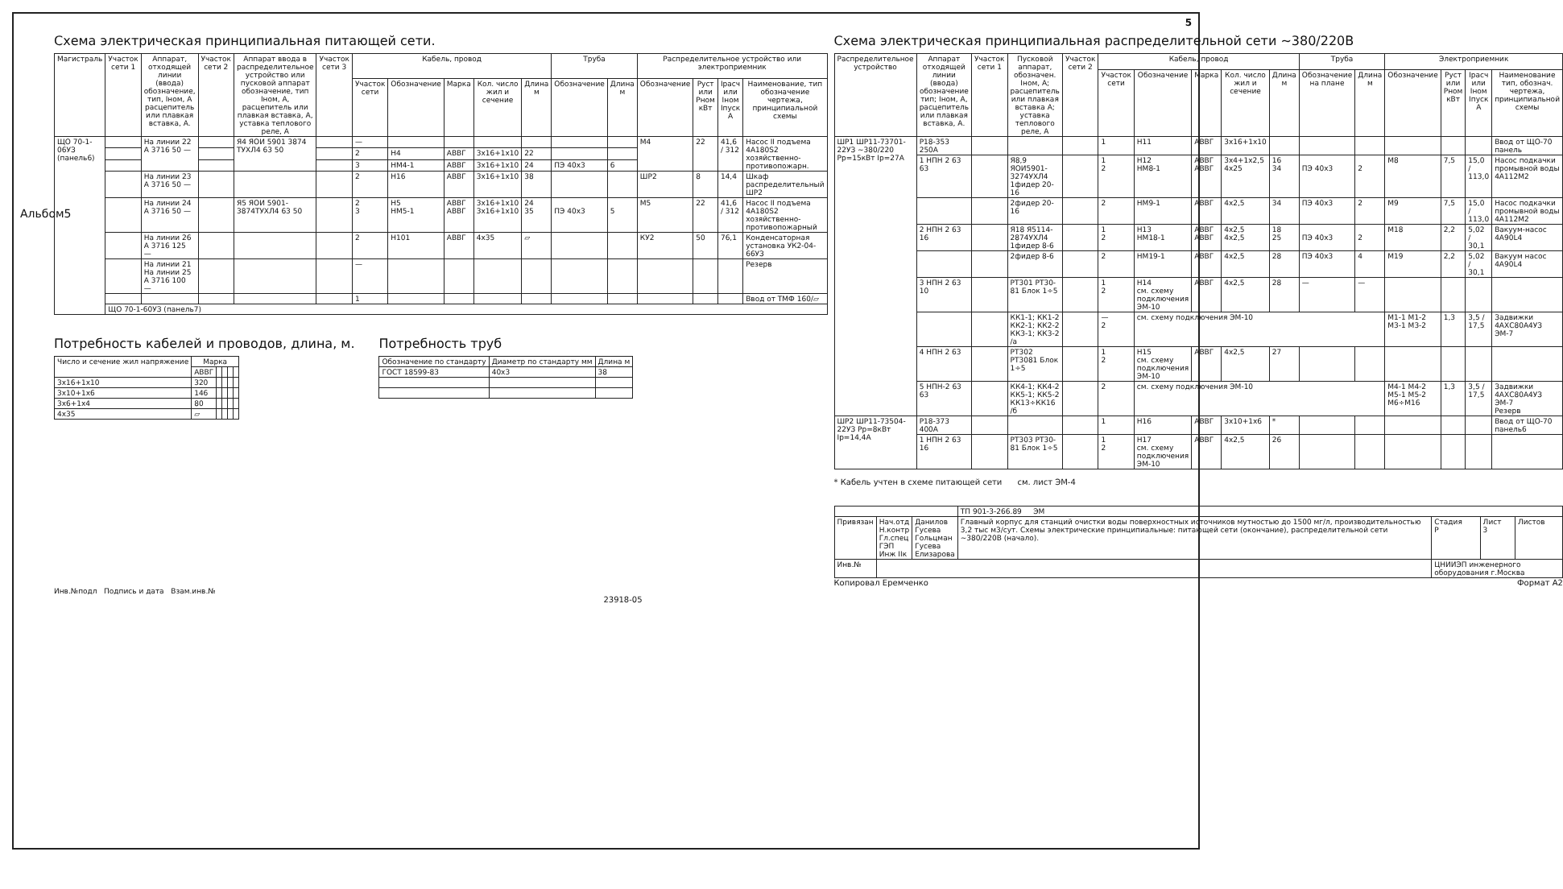5
Альбом5
Схема электрическая принципиальная питающей сети.
| Магистраль | Участок сети 1 | Аппарат, отходящей линии (ввода) обозначение, тип, Iном, А расцепитель или плавкая вставка, А. | Участок сети 2 | Аппарат ввода в распределительное устройство или пусковой аппарат обозначение, тип Iном, А, расцепитель или плавкая вставка, А, уставка теплового реле, А | Участок сети 3 | Кабель, провод | | | | | Труба | | Распределительное устройство или электроприемник | | | |
| --- | --- | --- | --- | --- | --- | --- | --- | --- | --- | --- | --- | --- | --- | --- | --- | --- |
| | | | | | | Участок сети | Обозначение | Марка | Кол. число жил и сечение | Длина м | Обозначение | Длина м | Обозначение | Руст или Рном кВт | Iрасч или Iном Iпуск А | Наименование, тип обозначение чертежа, принципиальной схемы |
| ЩО 70-1-06УЗ (панель6) | | На линии 22 А 3716 50 — | | Я4 ЯОИ 5901 3874 ТУХЛ4 63 50 | | — | | | | | | | М4 | 22 | 41,6 / 312 | Насос II подъема 4А180S2 хозяйственно-противопожарн. |
| | | | | | | 2 | Н4 | АВВГ | 3х16+1х10 | 22 | | | | | | |
| | | | | | | 3 | НМ4-1 | АВВГ | 3х16+1х10 | 24 | ПЭ 40х3 | 6 | | | | |
| | | На линии 23 А 3716 50 — | | | | 2 | Н16 | АВВГ | 3х16+1х10 | 38 | | | ШР2 | 8 | 14,4 | Шкаф распределительный ШР2 |
| | | На линии 24 А 3716 50 — | | Я5 ЯОИ 5901-3874ТУХЛ4 63 50 | | 2 3 | Н5 НМ5-1 | АВВГ АВВГ | 3х16+1х10 3х16+1х10 | 24 35 | ПЭ 40х3 | 5 | М5 | 22 | 41,6 / 312 | Насос II подъема 4А180S2 хозяйственно-противопожарный |
| | | На линии 26 А 3716 125 — | | | | 2 | Н101 | АВВГ | 4х35 | ▱ | | | КУ2 | 50 | 76,1 | Конденсаторная установка УК2-04-66УЗ |
| | | На линии 21 На линии 25 А 3716 100 — | | | | — | | | | | | | | | | Резерв |
| | | | | | | 1 | | | | | | | | | | Ввод от ТМФ 160/▱ |
| | ЩО 70-1-60УЗ (панель7) | | | | | | | | | | | | | | | |
Потребность кабелей и проводов, длина, м.
| Число и сечение жил напряжение | Марка | | | | |
| --- | --- | --- | --- | --- | --- |
| | АВВГ | | | | |
| 3х16+1х10 | 320 | | | | |
| 3х10+1х6 | 146 | | | | |
| 3х6+1х4 | 80 | | | | |
| 4х35 | ▱ | | | | |
Потребность труб
| Обозначение по стандарту | Диаметр по стандарту мм | Длина м |
| --- | --- | --- |
| ГОСТ 18599-83 | 40х3 | 38 |
Схема электрическая принципиальная распределительной сети ~380/220В
| Распределительное устройство | Аппарат отходящей линии (ввода) обозначение тип; Iном, А, расцепитель или плавкая вставка, А. | Участок сети 1 | Пусковой аппарат, обозначен. Iном, А; расцепитель или плавкая вставка А; уставка теплового реле, А | Участок сети 2 | Кабель, провод | | | | | Труба | | Электроприемник | | | |
| --- | --- | --- | --- | --- | --- | --- | --- | --- | --- | --- | --- | --- | --- | --- | --- |
| | | | | | Участок сети | Обозначение | Марка | Кол. число жил и сечение | Длина м | Обозначение на плане | Длина м | Обозначение | Руст или Рном кВт | Iрасч или Iном Iпуск А | Наименование тип, обознач. чертежа, принципиальной схемы |
| ШР1 ШР11-73701-22УЗ ~380/220 Рр=15кВт Iр=27А | Р18-353 250А | | | | 1 | Н11 | АВВГ | 3х16+1х10 | | | | | | | Ввод от ЩО-70 панель |
| | 1 НПН 2 63 63 | | Я8,9 ЯОИ5901-3274УХЛ4 1фидер 20-16 | | 1 2 | Н12 НМ8-1 | АВВГ АВВГ | 3х4+1х2,5 4х25 | 16 34 | ПЭ 40х3 | 2 | М8 | 7,5 | 15,0 / 113,0 | Насос подкачки промывной воды 4А112М2 |
| | | | 2фидер 20-16 | | 2 | НМ9-1 | АВВГ | 4х2,5 | 34 | ПЭ 40х3 | 2 | М9 | 7,5 | 15,0 / 113,0 | Насос подкачки промывной воды 4А112М2 |
| | 2 НПН 2 63 16 | | Я18 Я5114-2874УХЛ4 1фидер 8-6 | | 1 2 | Н13 НМ18-1 | АВВГ АВВГ | 4х2,5 4х2,5 | 18 25 | ПЭ 40х3 | 2 | М18 | 2,2 | 5,02 / 30,1 | Вакуум-насос 4А90L4 |
| | | | 2фидер 8-6 | | 2 | НМ19-1 | АВВГ | 4х2,5 | 28 | ПЭ 40х3 | 4 | М19 | 2,2 | 5,02 / 30,1 | Вакуум насос 4А90L4 |
| | 3 НПН 2 63 10 | | РТ301 РТ30-81 Блок 1÷5 | | 1 2 | Н14 см. схему подключения ЭМ-10 | АВВГ | 4х2,5 | 28 | — | — | | | | |
| | | | КК1-1; КК1-2 КК2-1; КК2-2 КК3-1; КК3-2 /а | | — 2 | см. схему подключения ЭМ-10 | | | | | | М1-1 М1-2 М3-1 М3-2 | 1,3 | 3,5 / 17,5 | Задвижки 4АХС80А4УЗ ЭМ-7 |
| | 4 НПН 2 63 | | РТ302 РТ3081 Блок 1÷5 | | 1 2 | Н15 см. схему подключения ЭМ-10 | АВВГ | 4х2,5 | 27 | | | | | | |
| | 5 НПН-2 63 63 | | КК4-1; КК4-2 КК5-1; КК5-2 КК13÷КК16 /б | | 2 | см. схему подключения ЭМ-10 | | | | | | М4-1 М4-2 М5-1 М5-2 М6÷М16 | 1,3 | 3,5 / 17,5 | Задвижки 4АХС80А4УЗ ЭМ-7 Резерв |
| ШР2 ШР11-73504-22УЗ Рр=8кВт Iр=14,4А | Р18-373 400А | | | | 1 | Н16 | АВВГ | 3х10+1х6 | * | | | | | | Ввод от ЩО-70 панель6 |
| | 1 НПН 2 63 16 | | РТ303 РТ30-81 Блок 1÷5 | | 1 2 | Н17 см. схему подключения ЭМ-10 | АВВГ | 4х2,5 | 26 | | | | | | |
* Кабель учтен в схеме питающей сети см. лист ЭМ-4
| | | | ТП 901-3-266.89 ЭМ | | | |
| Привязан | Нач.отд Н.контр Гл.спец ГЭП Инж IIк | Данилов Гусева Гольцман Гусева Елизарова | Главный корпус для станций очистки воды поверхностных источников мутностью до 1500 мг/л, производительностью 3,2 тыс м3/сут. Схемы электрические принципиальные: питающей сети (окончание), распределительной сети ~380/220В (начало). | Стадия Р | Лист 3 | Листов |
| Инв.№ | | | | ЦНИИЭП инженерного оборудования г.Москва | | |
Копировал Еремченко Формат А2
Инв.№подл Подпись и дата Взам.инв.№
23918-05